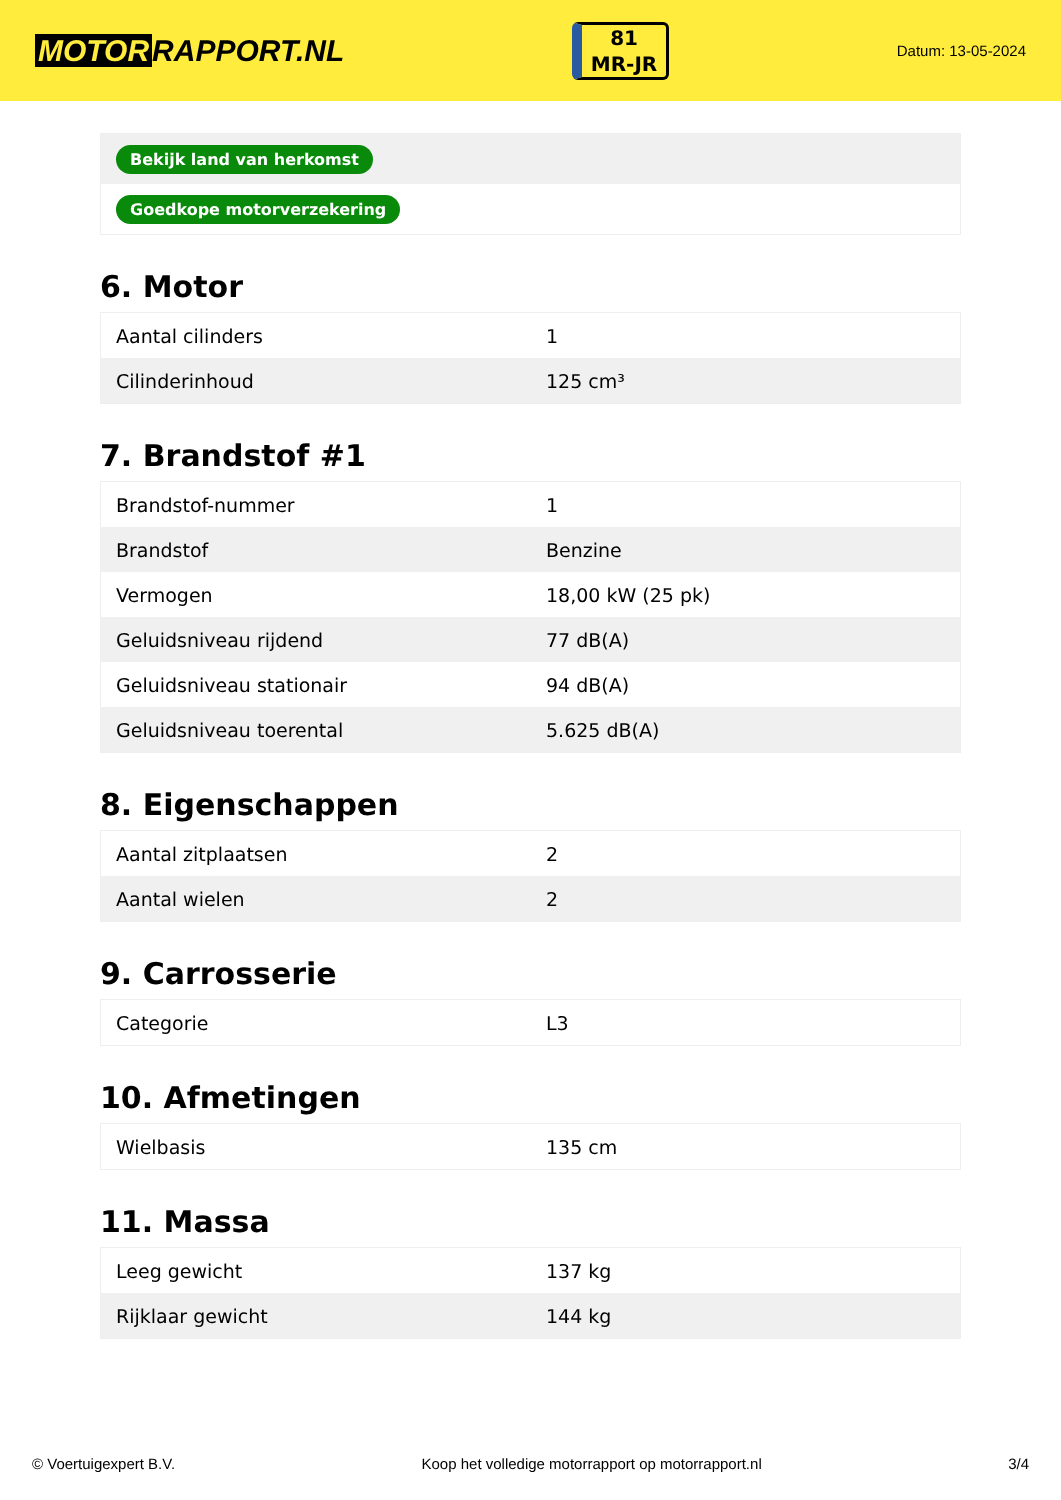MOTOR RAPPORT.NL
81
MR-JR
Datum: 13-05-2024
| Bekijk land van herkomst |
| Goedkope motorverzekering |
6. Motor
| Aantal cilinders | 1 |
| Cilinderinhoud | 125 cm³ |
7. Brandstof #1
| Brandstof-nummer | 1 |
| Brandstof | Benzine |
| Vermogen | 18,00 kW (25 pk) |
| Geluidsniveau rijdend | 77 dB(A) |
| Geluidsniveau stationair | 94 dB(A) |
| Geluidsniveau toerental | 5.625 dB(A) |
8. Eigenschappen
| Aantal zitplaatsen | 2 |
| Aantal wielen | 2 |
9. Carrosserie
| Categorie | L3 |
10. Afmetingen
| Wielbasis | 135 cm |
11. Massa
| Leeg gewicht | 137 kg |
| Rijklaar gewicht | 144 kg |
© Voertuigexpert B.V. Koop het volledige motorrapport op motorrapport.nl 3/4